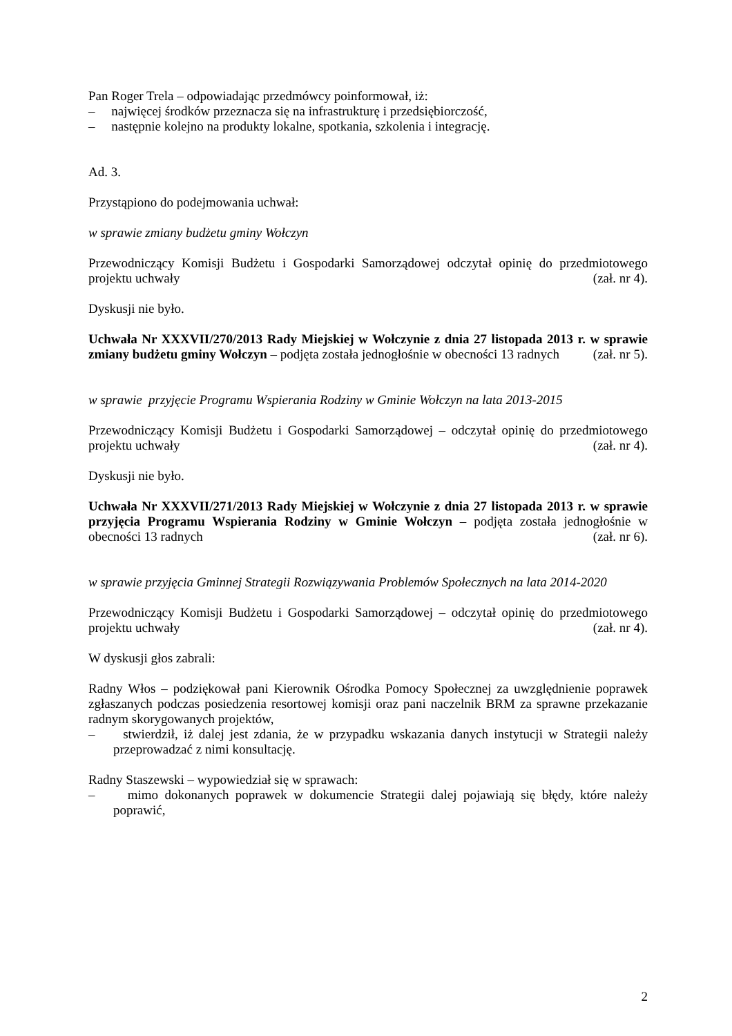Pan Roger Trela – odpowiadając przedmówcy poinformował, iż:
– najwięcej środków przeznacza się na infrastrukturę i przedsiębiorczość,
– następnie kolejno na produkty lokalne, spotkania, szkolenia i integrację.
Ad. 3.
Przystąpiono do podejmowania uchwał:
w sprawie zmiany budżetu gminy Wołczyn
Przewodniczący Komisji Budżetu i Gospodarki Samorządowej odczytał opinię do przedmiotowego projektu uchwały (zał. nr 4).
Dyskusji nie było.
Uchwała Nr XXXVII/270/2013 Rady Miejskiej w Wołczynie z dnia 27 listopada 2013 r. w sprawie zmiany budżetu gminy Wołczyn – podjęta została jednogłośnie w obecności 13 radnych (zał. nr 5).
w sprawie przyjęcie Programu Wspierania Rodziny w Gminie Wołczyn na lata 2013-2015
Przewodniczący Komisji Budżetu i Gospodarki Samorządowej – odczytał opinię do przedmiotowego projektu uchwały (zał. nr 4).
Dyskusji nie było.
Uchwała Nr XXXVII/271/2013 Rady Miejskiej w Wołczynie z dnia 27 listopada 2013 r. w sprawie przyjęcia Programu Wspierania Rodziny w Gminie Wołczyn – podjęta została jednogłośnie w obecności 13 radnych (zał. nr 6).
w sprawie przyjęcia Gminnej Strategii Rozwiązywania Problemów Społecznych na lata 2014-2020
Przewodniczący Komisji Budżetu i Gospodarki Samorządowej – odczytał opinię do przedmiotowego projektu uchwały (zał. nr 4).
W dyskusji głos zabrali:
Radny Włos – podziękował pani Kierownik Ośrodka Pomocy Społecznej za uwzględnienie poprawek zgłaszanych podczas posiedzenia resortowej komisji oraz pani naczelnik BRM za sprawne przekazanie radnym skorygowanych projektów,
– stwierdził, iż dalej jest zdania, że w przypadku wskazania danych instytucji w Strategii należy przeprowadzać z nimi konsultację.
Radny Staszewski – wypowiedział się w sprawach:
– mimo dokonanych poprawek w dokumencie Strategii dalej pojawiają się błędy, które należy poprawić,
2